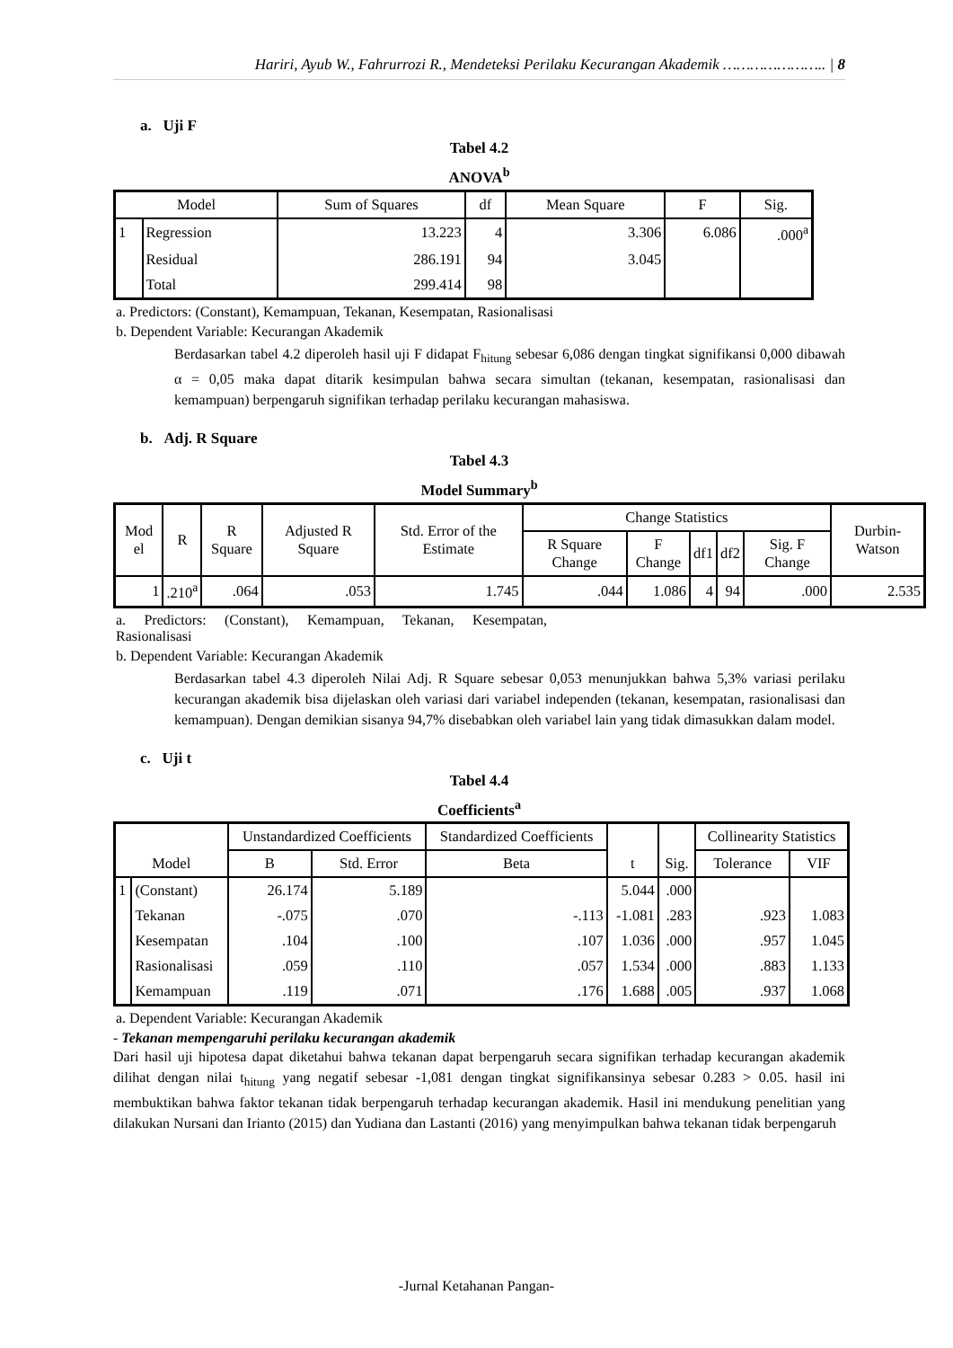Hariri, Ayub W., Fahrurrozi R., Mendeteksi Perilaku Kecurangan Akademik ………………….. | 8
a. Uji F
Tabel 4.2
ANOVA<sup>b</sup>
| Model | | Sum of Squares | df | Mean Square | F | Sig. |
| --- | --- | --- | --- | --- | --- | --- |
| 1 | Regression | 13.223 | 4 | 3.306 | 6.086 | .000<sup>a</sup> |
| | Residual | 286.191 | 94 | 3.045 | | |
| | Total | 299.414 | 98 | | | |
a. Predictors: (Constant), Kemampuan, Tekanan, Kesempatan, Rasionalisasi
b. Dependent Variable: Kecurangan Akademik
Berdasarkan tabel 4.2 diperoleh hasil uji F didapat F<sub>hitung</sub> sebesar 6,086 dengan tingkat signifikansi 0,000 dibawah α = 0,05 maka dapat ditarik kesimpulan bahwa secara simultan (tekanan, kesempatan, rasionalisasi dan kemampuan) berpengaruh signifikan terhadap perilaku kecurangan mahasiswa.
b. Adj. R Square
Tabel 4.3
Model Summary<sup>b</sup>
| Mod el | R | R Square | Adjusted R Square | Std. Error of the Estimate | Change Statistics | | | | | Durbin-Watson |
| --- | --- | --- | --- | --- | --- | --- | --- | --- | --- | --- |
| | | | | | R Square Change | F Change | df1 | df2 | Sig. F Change | |
| 1 | .210<sup>a</sup> | .064 | .053 | 1.745 | .044 | 1.086 | 4 | 94 | .000 | 2.535 |
a. Predictors: (Constant), Kemampuan, Tekanan, Kesempatan, Rasionalisasi
b. Dependent Variable: Kecurangan Akademik
Berdasarkan tabel 4.3 diperoleh Nilai Adj. R Square sebesar 0,053 menunjukkan bahwa 5,3% variasi perilaku kecurangan akademik bisa dijelaskan oleh variasi dari variabel independen (tekanan, kesempatan, rasionalisasi dan kemampuan). Dengan demikian sisanya 94,7% disebabkan oleh variabel lain yang tidak dimasukkan dalam model.
c. Uji t
Tabel 4.4
Coefficients<sup>a</sup>
| Model | | Unstandardized Coefficients | | Standardized Coefficients | t | Sig. | Collinearity Statistics | |
| --- | --- | --- | --- | --- | --- | --- | --- | --- |
| | | B | Std. Error | Beta | | | Tolerance | VIF |
| 1 | (Constant) | 26.174 | 5.189 | | 5.044 | .000 | | |
| | Tekanan | -.075 | .070 | -.113 | -1.081 | .283 | .923 | 1.083 |
| | Kesempatan | .104 | .100 | .107 | 1.036 | .000 | .957 | 1.045 |
| | Rasionalisasi | .059 | .110 | .057 | 1.534 | .000 | .883 | 1.133 |
| | Kemampuan | .119 | .071 | .176 | 1.688 | .005 | .937 | 1.068 |
a. Dependent Variable: Kecurangan Akademik
- Tekanan mempengaruhi perilaku kecurangan akademik
Dari hasil uji hipotesa dapat diketahui bahwa tekanan dapat berpengaruh secara signifikan terhadap kecurangan akademik dilihat dengan nilai t<sub>hitung</sub> yang negatif sebesar -1,081 dengan tingkat signifikansinya sebesar 0.283 > 0.05. hasil ini membuktikan bahwa faktor tekanan tidak berpengaruh terhadap kecurangan akademik. Hasil ini mendukung penelitian yang dilakukan Nursani dan Irianto (2015) dan Yudiana dan Lastanti (2016) yang menyimpulkan bahwa tekanan tidak berpengaruh
-Jurnal Ketahanan Pangan-